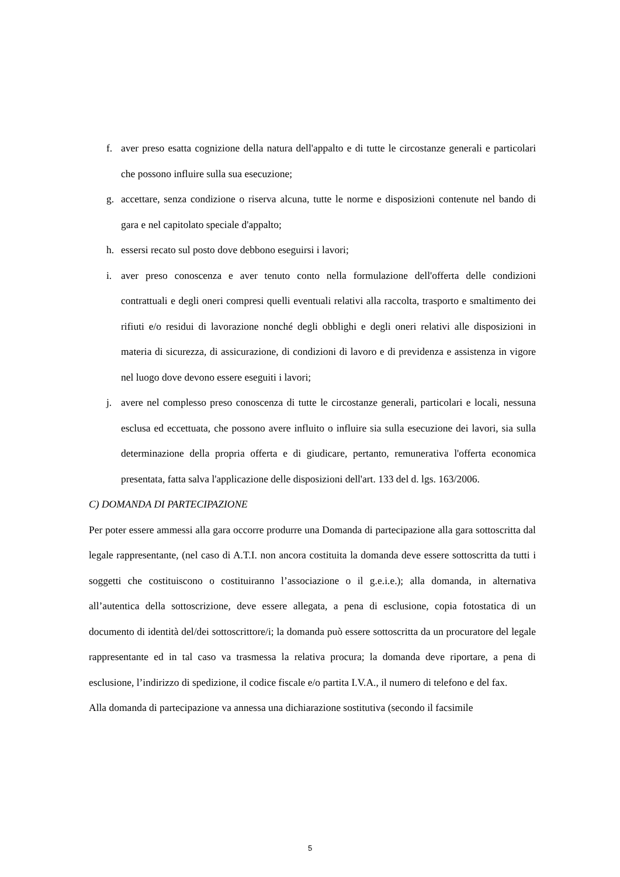f. aver preso esatta cognizione della natura dell'appalto e di tutte le circostanze generali e particolari che possono influire sulla sua esecuzione;
g. accettare, senza condizione o riserva alcuna, tutte le norme e disposizioni contenute nel bando di gara e nel capitolato speciale d'appalto;
h. essersi recato sul posto dove debbono eseguirsi i lavori;
i. aver preso conoscenza e aver tenuto conto nella formulazione dell'offerta delle condizioni contrattuali e degli oneri compresi quelli eventuali relativi alla raccolta, trasporto e smaltimento dei rifiuti e/o residui di lavorazione nonché degli obblighi e degli oneri relativi alle disposizioni in materia di sicurezza, di assicurazione, di condizioni di lavoro e di previdenza e assistenza in vigore nel luogo dove devono essere eseguiti i lavori;
j. avere nel complesso preso conoscenza di tutte le circostanze generali, particolari e locali, nessuna esclusa ed eccettuata, che possono avere influito o influire sia sulla esecuzione dei lavori, sia sulla determinazione della propria offerta e di giudicare, pertanto, remunerativa l'offerta economica presentata, fatta salva l'applicazione delle disposizioni dell'art. 133 del d. lgs. 163/2006.
C) DOMANDA DI PARTECIPAZIONE
Per poter essere ammessi alla gara occorre produrre una Domanda di partecipazione alla gara sottoscritta dal legale rappresentante, (nel caso di A.T.I. non ancora costituita la domanda deve essere sottoscritta da tutti i soggetti che costituiscono o costituiranno l’associazione o il g.e.i.e.); alla domanda, in alternativa all’autentica della sottoscrizione, deve essere allegata, a pena di esclusione, copia fotostatica di un documento di identità del/dei sottoscrittore/i; la domanda può essere sottoscritta da un procuratore del legale rappresentante ed in tal caso va trasmessa la relativa procura; la domanda deve riportare, a pena di esclusione, l’indirizzo di spedizione, il codice fiscale e/o partita I.V.A., il numero di telefono e del fax.
Alla domanda di partecipazione va annessa una dichiarazione sostitutiva (secondo il facsimile
5